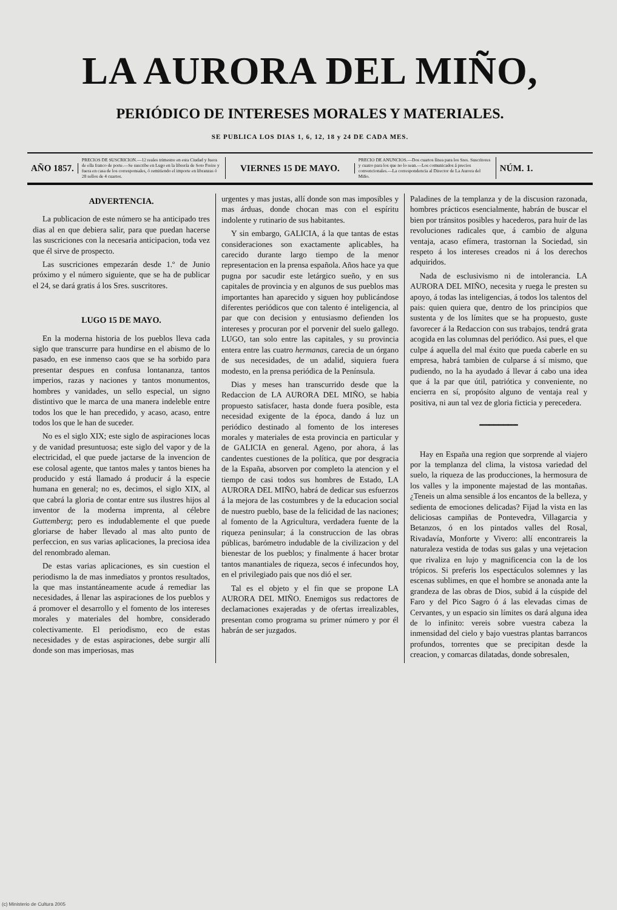LA AURORA DEL MIÑO,
PERIÓDICO DE INTERESES MORALES Y MATERIALES.
SE PUBLICA LOS DIAS 1, 6, 12, 18 y 24 DE CADA MES.
AÑO 1857.
PRECIOS DE SUSCRICION.—12 reales trimestre en esta Ciudad y fuera de ella franco de porte.—Se suscribe en Lugo en la librería de Soto Freire y fuera en casa de los corresponsales, ó remitiendo el importe en libranzas ó 28 sellos de 4 cuartos.
VIERNES 15 DE MAYO.
PRECIO DE ANUNCIOS.—Dos cuartos línea para los Sres. Suscritores y cuatro para los que no lo sean.—Los comunicados á precios convencionales.—La correspondencia al Director de La Aurora del Miño.
NÚM. 1.
ADVERTENCIA.
La publicacion de este número se ha anticipado tres dias al en que debiera salir, para que puedan hacerse las suscriciones con la necesaria anticipacion, toda vez que él sirve de prospecto.
Las suscriciones empezarán desde 1.º de Junio próximo y el número siguiente, que se ha de publicar el 24, se dará gratis á los Sres. suscritores.
LUGO 15 DE MAYO.
En la moderna historia de los pueblos lleva cada siglo que transcurre para hundirse en el abismo de lo pasado, en ese inmenso caos que se ha sorbido para presentar despues en confusa lontananza, tantos imperios, razas y naciones y tantos monumentos, hombres y vanidades, un sello especial, un signo distintivo que le marca de una manera indeleble entre todos los que le han precedido, y acaso, acaso, entre todos los que le han de suceder.
No es el siglo XIX; este siglo de aspiraciones locas y de vanidad presuntuosa; este siglo del vapor y de la electricidad, el que puede jactarse de la invencion de ese colosal agente, que tantos males y tantos bienes ha producido y está llamado á producir á la especie humana en general; no es, decimos, el siglo XIX, al que cabrá la gloria de contar entre sus ilustres hijos al inventor de la moderna imprenta, al célebre Guttemberg; pero es indudablemente el que puede gloriarse de haber llevado al mas alto punto de perfeccion, en sus varias aplicaciones, la preciosa idea del renombrado aleman.
De estas varias aplicaciones, es sin cuestion el periodismo la de mas inmediatos y prontos resultados, la que mas instantáneamente acude á remediar las necesidades, á llenar las aspiraciones de los pueblos y á promover el desarrollo y el fomento de los intereses morales y materiales del hombre, considerado colectivamente. El periodismo, eco de estas necesidades y de estas aspiraciones, debe surgir allí donde son mas imperiosas, mas
urgentes y mas justas, allí donde son mas imposibles y mas árduas, donde chocan mas con el espíritu indolente y rutinario de sus habitantes.
Y sin embargo, GALICIA, á la que tantas de estas consideraciones son exactamente aplicables, ha carecido durante largo tiempo de la menor representacion en la prensa española. Años hace ya que pugna por sacudir este letárgico sueño, y en sus capitales de provincia y en algunos de sus pueblos mas importantes han aparecido y siguen hoy publicándose diferentes periódicos que con talento é inteligencia, al par que con decision y entusiasmo defienden los intereses y procuran por el porvenir del suelo gallego. LUGO, tan solo entre las capitales, y su provincia entera entre las cuatro hermanas, carecia de un órgano de sus necesidades, de un adalid, siquiera fuera modesto, en la prensa periódica de la Península.
Dias y meses han transcurrido desde que la Redaccion de LA AURORA DEL MIÑO, se habia propuesto satisfacer, hasta donde fuera posible, esta necesidad exigente de la época, dando á luz un periódico destinado al fomento de los intereses morales y materiales de esta provincia en particular y de GALICIA en general. Ageno, por ahora, á las candentes cuestiones de la política, que por desgracia de la España, absorven por completo la atencion y el tiempo de casi todos sus hombres de Estado, LA AURORA DEL MIÑO, habrá de dedicar sus esfuerzos á la mejora de las costumbres y de la educacion social de nuestro pueblo, base de la felicidad de las naciones; al fomento de la Agricultura, verdadera fuente de la riqueza peninsular; á la construccion de las obras públicas, barómetro indudable de la civilizacion y del bienestar de los pueblos; y finalmente á hacer brotar tantos manantiales de riqueza, secos é infecundos hoy, en el privilegiado pais que nos dió el ser.
Tal es el objeto y el fin que se propone LA AURORA DEL MIÑO. Enemigos sus redactores de declamaciones exajeradas y de ofertas irrealizables, presentan como programa su primer número y por él habrán de ser juzgados.
Paladines de la templanza y de la discusion razonada, hombres prácticos esencialmente, habrán de buscar el bien por tránsitos posibles y hacederos, para huir de las revoluciones radicales que, á cambio de alguna ventaja, acaso efímera, trastornan la Sociedad, sin respeto á los intereses creados ni á los derechos adquiridos.
Nada de esclusivismo ni de intolerancia. LA AURORA DEL MIÑO, necesita y ruega le presten su apoyo, á todas las inteligencias, á todos los talentos del pais: quien quiera que, dentro de los principios que sustenta y de los límites que se ha propuesto, guste favorecer á la Redaccion con sus trabajos, tendrá grata acogida en las columnas del periódico. Asi pues, el que culpe á aquella del mal éxito que pueda caberle en su empresa, habrá tambien de culparse á sí mismo, que pudiendo, no la ha ayudado á llevar á cabo una idea que á la par que útil, patriótica y conveniente, no encierra en sí, propósito alguno de ventaja real y positiva, ni aun tal vez de gloria ficticia y perecedera.
━━━━━━━━
Hay en España una region que sorprende al viajero por la templanza del clima, la vistosa variedad del suelo, la riqueza de las producciones, la hermosura de los valles y la imponente majestad de las montañas. ¿Teneis un alma sensible á los encantos de la belleza, y sedienta de emociones delicadas? Fijad la vista en las deliciosas campiñas de Pontevedra, Villagarcia y Betanzos, ó en los pintados valles del Rosal, Rivadavía, Monforte y Vivero: allí encontrareis la naturaleza vestida de todas sus galas y una vejetacion que rivaliza en lujo y magnificencia con la de los trópicos. Si preferis los espectáculos solemnes y las escenas sublimes, en que el hombre se anonada ante la grandeza de las obras de Dios, subid á la cúspide del Faro y del Pico Sagro ó á las elevadas cimas de Cervantes, y un espacio sin límites os dará alguna idea de lo infinito: vereis sobre vuestra cabeza la inmensidad del cielo y bajo vuestras plantas barrancos profundos, torrentes que se precipitan desde la creacion, y comarcas dilatadas, donde sobresalen,
(c) Ministerio de Cultura 2005